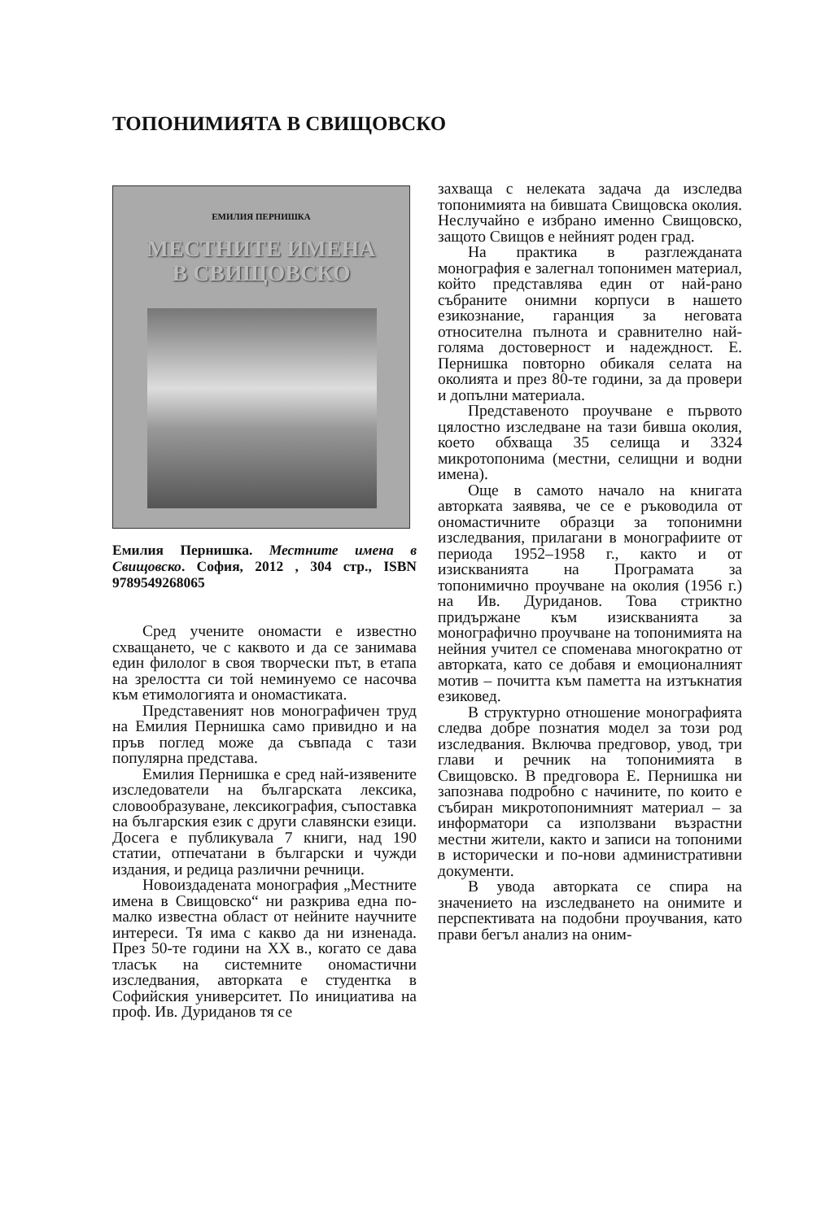ТОПОНИМИЯТА В СВИЩОВСКО
ЕМИЛИЯ ПЕРНИШКА
МЕСТНИТЕ ИМЕНА
В СВИЩОВСКО
Емилия Пернишка. Местните имена в Свищовско. София, 2012 , 304 стр., ISBN 9789549268065
Сред учените ономасти е известно схващането, че с каквото и да се занимава един филолог в своя творчески път, в етапа на зрелостта си той неминуемо се насочва към етимологията и ономастиката.
Представеният нов монографичен труд на Емилия Пернишка само привидно и на пръв поглед може да съвпада с тази популярна представа.
Емилия Пернишка е сред най-изявените изследователи на българската лексика, словообразуване, лексикография, съпоставка на българския език с други славянски езици. Досега е публикувала 7 книги, над 190 статии, отпечатани в български и чужди издания, и редица различни речници.
Новоиздадената монография „Местните имена в Свищовско“ ни разкрива една по-малко известна област от нейните научните интереси. Тя има с какво да ни изненада. През 50-те години на XX в., когато се дава тласък на системните ономастични изследвания, авторката е студентка в Софийския университет. По инициатива на проф. Ив. Дуриданов тя се
захваща с нелеката задача да изследва топонимията на бившата Свищовска околия. Неслучайно е избрано именно Свищовско, защото Свищов е нейният роден град.
На практика в разглежданата монография е залегнал топонимен материал, който представлява един от най-рано събраните онимни корпуси в нашето езикознание, гаранция за неговата относителна пълнота и сравнително най-голяма достоверност и надеждност. Е. Пернишка повторно обикаля селата на околията и през 80-те години, за да провери и допълни материала.
Представеното проучване е първото цялостно изследване на тази бивша околия, което обхваща 35 селища и 3324 микротопонима (местни, селищни и водни имена).
Още в самото начало на книгата авторката заявява, че се е ръководила от ономастичните образци за топонимни изследвания, прилагани в монографиите от периода 1952–1958 г., както и от изискванията на Програмата за топонимично проучване на околия (1956 г.) на Ив. Дуриданов. Това стриктно придържане към изискванията за монографично проучване на топонимията на нейния учител се споменава многократно от авторката, като се добавя и емоционалният мотив – почитта към паметта на изтъкнатия езиковед.
В структурно отношение монографията следва добре познатия модел за този род изследвания. Включва предговор, увод, три глави и речник на топонимията в Свищовско. В предговора Е. Пернишка ни запознава подробно с начините, по които е събиран микротопонимният материал – за информатори са използвани възрастни местни жители, както и записи на топоними в исторически и по-нови административни документи.
В увода авторката се спира на значението на изследването на онимите и перспективата на подобни проучвания, като прави бегъл анализ на оним-